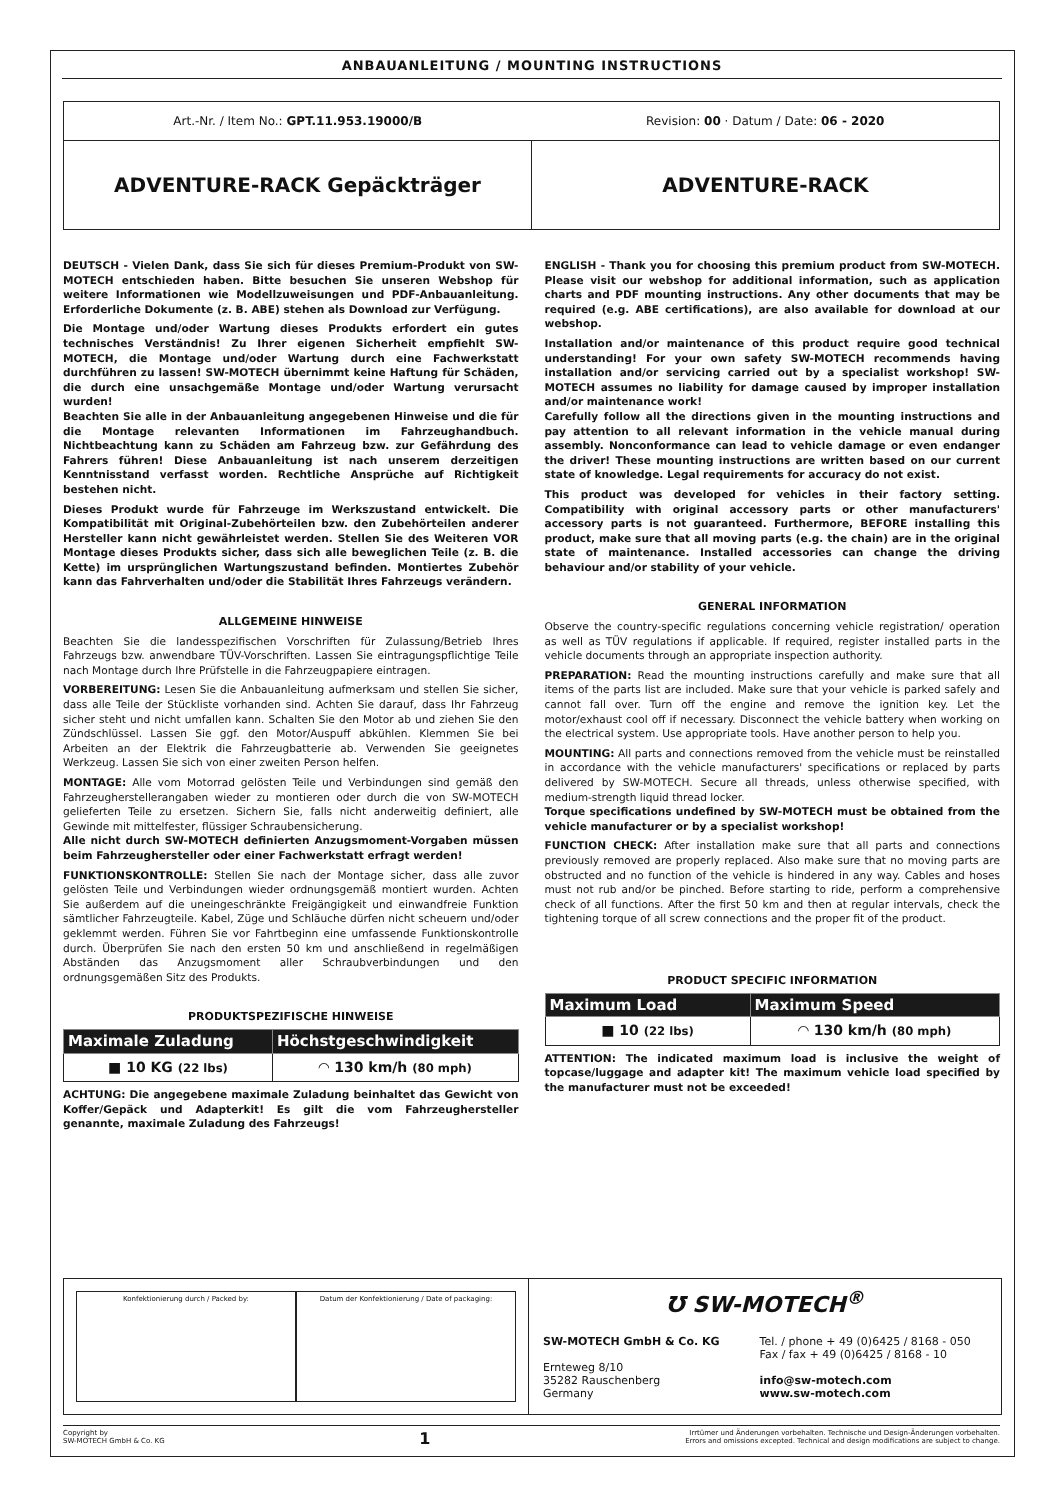ANBAUANLEITUNG / MOUNTING INSTRUCTIONS
Art.-Nr. / Item No.: GPT.11.953.19000/B
Revision: 00 · Datum / Date: 06 - 2020
ADVENTURE-RACK Gepäckträger ADVENTURE-RACK
DEUTSCH - Vielen Dank, dass Sie sich für dieses Premium-Produkt von SW-MOTECH entschieden haben. Bitte besuchen Sie unseren Webshop für weitere Informationen wie Modellzuweisungen und PDF-Anbauanleitung. Erforderliche Dokumente (z. B. ABE) stehen als Download zur Verfügung.
Die Montage und/oder Wartung dieses Produkts erfordert ein gutes technisches Verständnis! Zu Ihrer eigenen Sicherheit empfiehlt SW-MOTECH, die Montage und/oder Wartung durch eine Fachwerkstatt durchführen zu lassen! SW-MOTECH übernimmt keine Haftung für Schäden, die durch eine unsachgemäße Montage und/oder Wartung verursacht wurden!
Beachten Sie alle in der Anbauanleitung angegebenen Hinweise und die für die Montage relevanten Informationen im Fahrzeughandbuch. Nichtbeachtung kann zu Schäden am Fahrzeug bzw. zur Gefährdung des Fahrers führen! Diese Anbauanleitung ist nach unserem derzeitigen Kenntnisstand verfasst worden. Rechtliche Ansprüche auf Richtigkeit bestehen nicht.
Dieses Produkt wurde für Fahrzeuge im Werkszustand entwickelt. Die Kompatibilität mit Original-Zubehörteilen bzw. den Zubehörteilen anderer Hersteller kann nicht gewährleistet werden. Stellen Sie des Weiteren VOR Montage dieses Produkts sicher, dass sich alle beweglichen Teile (z. B. die Kette) im ursprünglichen Wartungszustand befinden. Montiertes Zubehör kann das Fahrverhalten und/oder die Stabilität Ihres Fahrzeugs verändern.
ALLGEMEINE HINWEISE
Beachten Sie die landesspezifischen Vorschriften für Zulassung/Betrieb Ihres Fahrzeugs bzw. anwendbare TÜV-Vorschriften. Lassen Sie eintragungspflichtige Teile nach Montage durch Ihre Prüfstelle in die Fahrzeugpapiere eintragen.
VORBEREITUNG: Lesen Sie die Anbauanleitung aufmerksam und stellen Sie sicher, dass alle Teile der Stückliste vorhanden sind. Achten Sie darauf, dass Ihr Fahrzeug sicher steht und nicht umfallen kann. Schalten Sie den Motor ab und ziehen Sie den Zündschlüssel. Lassen Sie ggf. den Motor/Auspuff abkühlen. Klemmen Sie bei Arbeiten an der Elektrik die Fahrzeugbatterie ab. Verwenden Sie geeignetes Werkzeug. Lassen Sie sich von einer zweiten Person helfen.
MONTAGE: Alle vom Motorrad gelösten Teile und Verbindungen sind gemäß den Fahrzeugherstellerangaben wieder zu montieren oder durch die von SW-MOTECH gelieferten Teile zu ersetzen. Sichern Sie, falls nicht anderweitig definiert, alle Gewinde mit mittelfester, flüssiger Schraubensicherung.
Alle nicht durch SW-MOTECH definierten Anzugsmoment-Vorgaben müssen beim Fahrzeughersteller oder einer Fachwerkstatt erfragt werden!
FUNKTIONSKONTROLLE: Stellen Sie nach der Montage sicher, dass alle zuvor gelösten Teile und Verbindungen wieder ordnungsgemäß montiert wurden. Achten Sie außerdem auf die uneingeschränkte Freigängigkeit und einwandfreie Funktion sämtlicher Fahrzeugteile. Kabel, Züge und Schläuche dürfen nicht scheuern und/oder geklemmt werden. Führen Sie vor Fahrtbeginn eine umfassende Funktionskontrolle durch. Überprüfen Sie nach den ersten 50 km und anschließend in regelmäßigen Abständen das Anzugsmoment aller Schraubverbindungen und den ordnungsgemäßen Sitz des Produkts.
PRODUKTSPEZIFISCHE HINWEISE
| Maximale Zuladung | Höchstgeschwindigkeit |
| --- | --- |
| ■ 10 KG (22 lbs) | ◠ 130 km/h (80 mph) |
ACHTUNG: Die angegebene maximale Zuladung beinhaltet das Gewicht von Koffer/Gepäck und Adapterkit! Es gilt die vom Fahrzeughersteller genannte, maximale Zuladung des Fahrzeugs!
ENGLISH - Thank you for choosing this premium product from SW-MOTECH. Please visit our webshop for additional information, such as application charts and PDF mounting instructions. Any other documents that may be required (e.g. ABE certifications), are also available for download at our webshop.
Installation and/or maintenance of this product require good technical understanding! For your own safety SW-MOTECH recommends having installation and/or servicing carried out by a specialist workshop! SW-MOTECH assumes no liability for damage caused by improper installation and/or maintenance work!
Carefully follow all the directions given in the mounting instructions and pay attention to all relevant information in the vehicle manual during assembly. Nonconformance can lead to vehicle damage or even endanger the driver! These mounting instructions are written based on our current state of knowledge. Legal requirements for accuracy do not exist.
This product was developed for vehicles in their factory setting. Compatibility with original accessory parts or other manufacturers' accessory parts is not guaranteed. Furthermore, BEFORE installing this product, make sure that all moving parts (e.g. the chain) are in the original state of maintenance. Installed accessories can change the driving behaviour and/or stability of your vehicle.
GENERAL INFORMATION
Observe the country-specific regulations concerning vehicle registration/ operation as well as TÜV regulations if applicable. If required, register installed parts in the vehicle documents through an appropriate inspection authority.
PREPARATION: Read the mounting instructions carefully and make sure that all items of the parts list are included. Make sure that your vehicle is parked safely and cannot fall over. Turn off the engine and remove the ignition key. Let the motor/exhaust cool off if necessary. Disconnect the vehicle battery when working on the electrical system. Use appropriate tools. Have another person to help you.
MOUNTING: All parts and connections removed from the vehicle must be reinstalled in accordance with the vehicle manufacturers' specifications or replaced by parts delivered by SW-MOTECH. Secure all threads, unless otherwise specified, with medium-strength liquid thread locker.
Torque specifications undefined by SW-MOTECH must be obtained from the vehicle manufacturer or by a specialist workshop!
FUNCTION CHECK: After installation make sure that all parts and connections previously removed are properly replaced. Also make sure that no moving parts are obstructed and no function of the vehicle is hindered in any way. Cables and hoses must not rub and/or be pinched. Before starting to ride, perform a comprehensive check of all functions. After the first 50 km and then at regular intervals, check the tightening torque of all screw connections and the proper fit of the product.
PRODUCT SPECIFIC INFORMATION
| Maximum Load | Maximum Speed |
| --- | --- |
| ■ 10 (22 lbs) | ◠ 130 km/h (80 mph) |
ATTENTION: The indicated maximum load is inclusive the weight of topcase/luggage and adapter kit! The maximum vehicle load specified by the manufacturer must not be exceeded!
Konfektionierung durch / Packed by:
Datum der Konfektionierung / Date of packaging:
Ʊ SW-MOTECH<sup>®</sup>
SW-MOTECH GmbH & Co. KG
Ernteweg 8/10
35282 Rauschenberg
Germany
Tel. / phone + 49 (0)6425 / 8168 - 050
Fax / fax + 49 (0)6425 / 8168 - 10
info@sw-motech.com
www.sw-motech.com
Copyright by
SW-MOTECH GmbH & Co. KG
1
Irrtümer und Änderungen vorbehalten. Technische und Design-Änderungen vorbehalten.
Errors and omissions excepted. Technical and design modifications are subject to change.